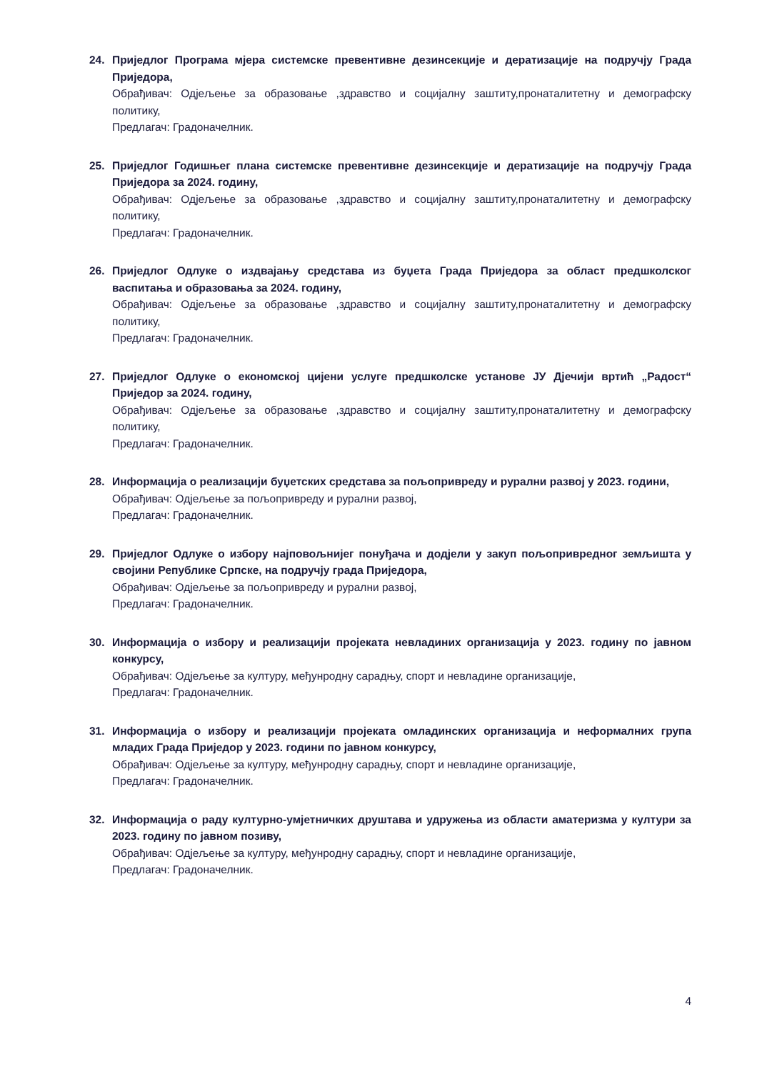24. Приједлог Програма мјера системске превентивне дезинсекције и дератизације на подручју Града Приједора,
Обрађивач: Одјељење за образовање ,здравство и социјалну заштиту,пронаталитетну и демографску политику,
Предлагач: Градоначелник.
25. Приједлог Годишњег плана системске превентивне дезинсекције и дератизације на подручју Града Приједора за 2024. годину,
Обрађивач: Одјељење за образовање ,здравство и социјалну заштиту,пронаталитетну и демографску политику,
Предлагач: Градоначелник.
26. Приједлог Одлуке о издвајању средстава из буџета Града Приједора за област предшколског васпитања и образовања за 2024. годину,
Обрађивач: Одјељење за образовање ,здравство и социјалну заштиту,пронаталитетну и демографску политику,
Предлагач: Градоначелник.
27. Приједлог Одлуке о економској цијени услуге предшколске установе ЈУ Дјечији вртић „Радост“ Приједор за 2024. годину,
Обрађивач: Одјељење за образовање ,здравство и социјалну заштиту,пронаталитетну и демографску политику,
Предлагач: Градоначелник.
28. Информација о реализацији буџетских средстава за пољопривреду и рурални развој у 2023. години,
Обрађивач: Одјељење за пољопривреду и рурални развој,
Предлагач: Градоначелник.
29. Приједлог Одлуке о избору најповољнијег понуђача и додјели у закуп пољопривредног земљишта у својини Републике Српске, на подручју града Приједора,
Обрађивач: Одјељење за пољопривреду и рурални развој,
Предлагач: Градоначелник.
30. Информација о избору и реализацији пројеката невладиних организација у 2023. годину по јавном конкурсу,
Обрађивач: Одјељење за културу, међунродну сарадњу, спорт и невладине организације,
Предлагач: Градоначелник.
31. Информација о избору и реализацији пројеката омладинских организација и неформалних група младих Града Приједор у 2023. години по јавном конкурсу,
Обрађивач: Одјељење за културу, међунродну сарадњу, спорт и невладине организације,
Предлагач: Градоначелник.
32. Информација о раду културно-умјетничких друштава и удружења из области аматеризма у култури за 2023. годину по јавном позиву,
Обрађивач: Одјељење за културу, међунродну сарадњу, спорт и невладине организације,
Предлагач: Градоначелник.
4